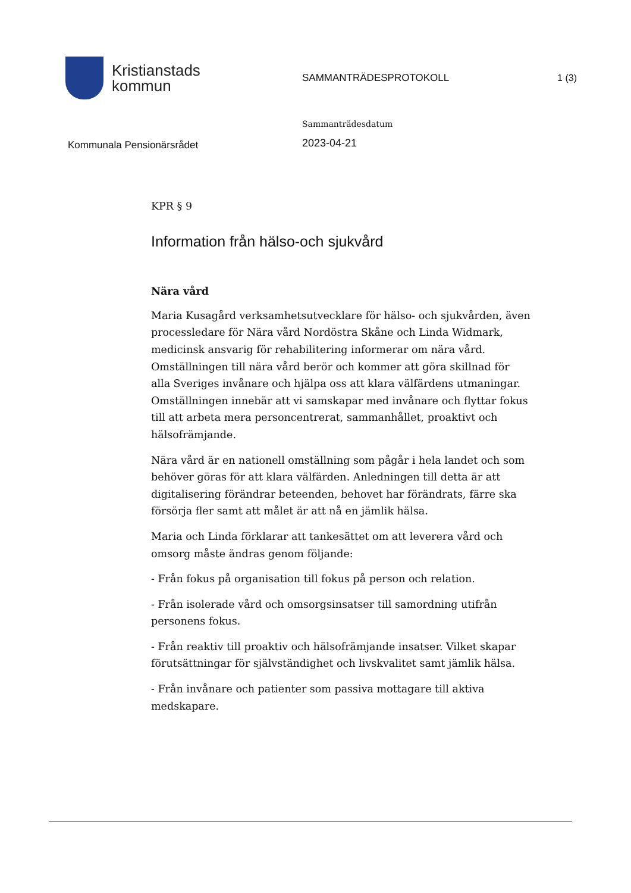Kristianstads
kommun
SAMMANTRÄDESPROTOKOLL 1 (3)
Kommunala Pensionärsrådet
Sammanträdesdatum
2023-04-21
KPR § 9
Information från hälso-och sjukvård
Nära vård
Maria Kusagård verksamhetsutvecklare för hälso- och sjukvården, även processledare för Nära vård Nordöstra Skåne och Linda Widmark, medicinsk ansvarig för rehabilitering informerar om nära vård. Omställningen till nära vård berör och kommer att göra skillnad för alla Sveriges invånare och hjälpa oss att klara välfärdens utmaningar. Omställningen innebär att vi samskapar med invånare och flyttar fokus till att arbeta mera personcentrerat, sammanhållet, proaktivt och hälsofrämjande.
Nära vård är en nationell omställning som pågår i hela landet och som behöver göras för att klara välfärden. Anledningen till detta är att digitalisering förändrar beteenden, behovet har förändrats, färre ska försörja fler samt att målet är att nå en jämlik hälsa.
Maria och Linda förklarar att tankesättet om att leverera vård och omsorg måste ändras genom följande:
- Från fokus på organisation till fokus på person och relation.
- Från isolerade vård och omsorgsinsatser till samordning utifrån personens fokus.
- Från reaktiv till proaktiv och hälsofrämjande insatser. Vilket skapar förutsättningar för självständighet och livskvalitet samt jämlik hälsa.
- Från invånare och patienter som passiva mottagare till aktiva medskapare.